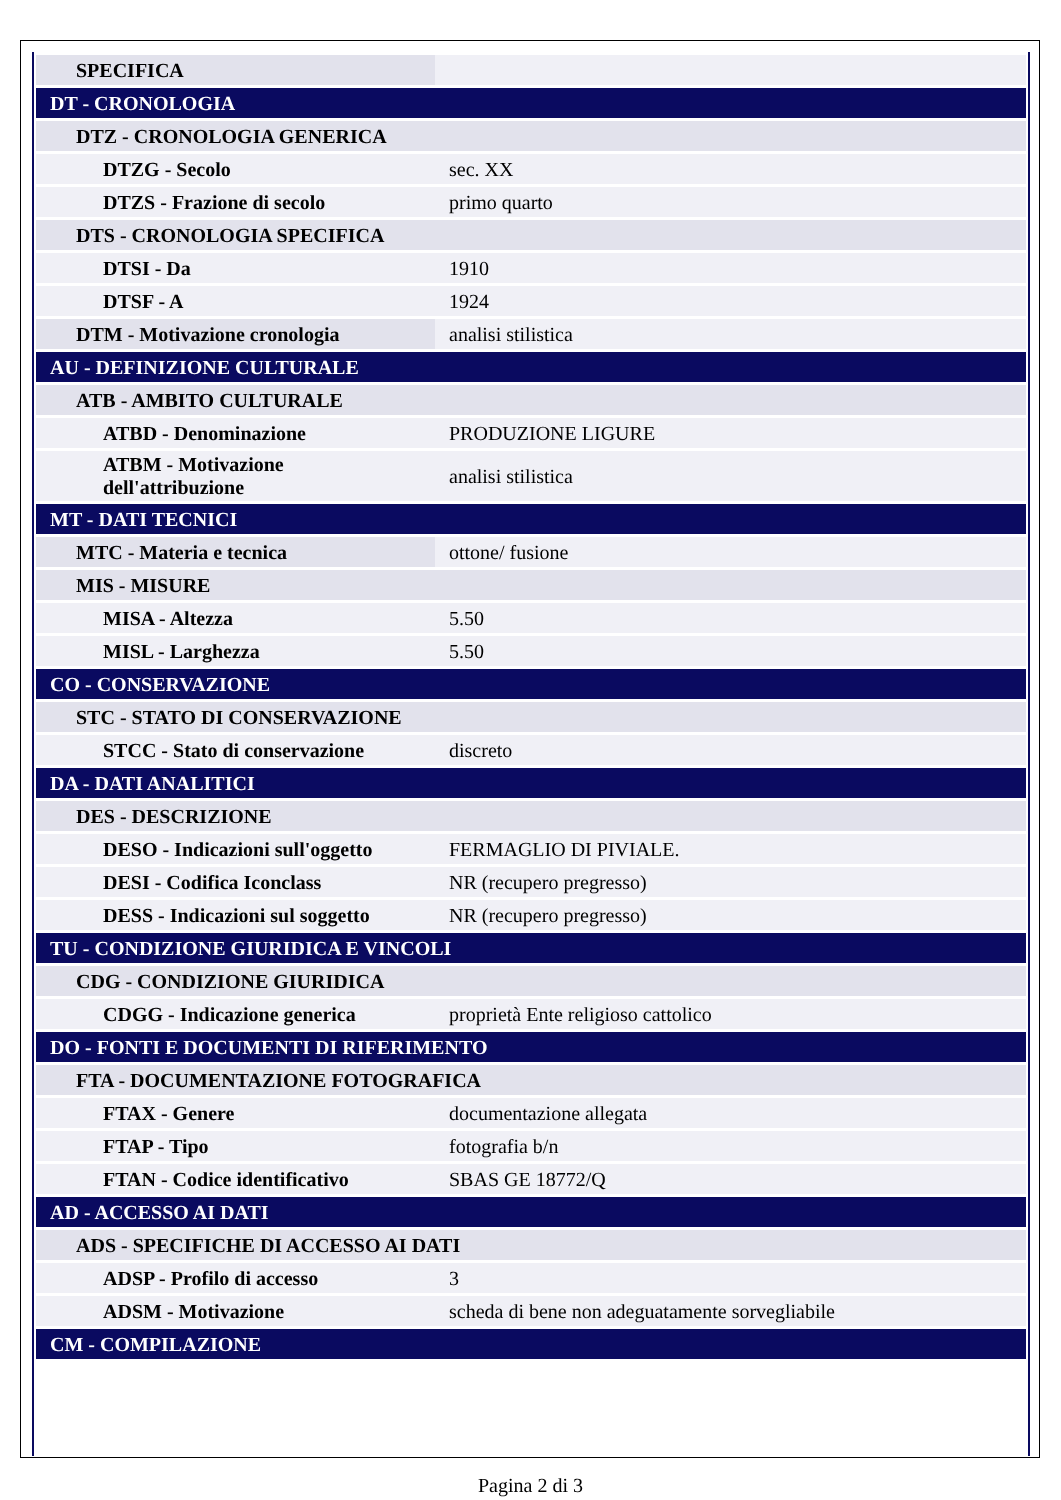| SPECIFICA | |
| DT - CRONOLOGIA | |
| DTZ - CRONOLOGIA GENERICA | |
| DTZG - Secolo | sec. XX |
| DTZS - Frazione di secolo | primo quarto |
| DTS - CRONOLOGIA SPECIFICA | |
| DTSI - Da | 1910 |
| DTSF - A | 1924 |
| DTM - Motivazione cronologia | analisi stilistica |
| AU - DEFINIZIONE CULTURALE | |
| ATB - AMBITO CULTURALE | |
| ATBD - Denominazione | PRODUZIONE LIGURE |
| ATBM - Motivazione dell'attribuzione | analisi stilistica |
| MT - DATI TECNICI | |
| MTC - Materia e tecnica | ottone/ fusione |
| MIS - MISURE | |
| MISA - Altezza | 5.50 |
| MISL - Larghezza | 5.50 |
| CO - CONSERVAZIONE | |
| STC - STATO DI CONSERVAZIONE | |
| STCC - Stato di conservazione | discreto |
| DA - DATI ANALITICI | |
| DES - DESCRIZIONE | |
| DESO - Indicazioni sull'oggetto | FERMAGLIO DI PIVIALE. |
| DESI - Codifica Iconclass | NR (recupero pregresso) |
| DESS - Indicazioni sul soggetto | NR (recupero pregresso) |
| TU - CONDIZIONE GIURIDICA E VINCOLI | |
| CDG - CONDIZIONE GIURIDICA | |
| CDGG - Indicazione generica | proprietà Ente religioso cattolico |
| DO - FONTI E DOCUMENTI DI RIFERIMENTO | |
| FTA - DOCUMENTAZIONE FOTOGRAFICA | |
| FTAX - Genere | documentazione allegata |
| FTAP - Tipo | fotografia b/n |
| FTAN - Codice identificativo | SBAS GE 18772/Q |
| AD - ACCESSO AI DATI | |
| ADS - SPECIFICHE DI ACCESSO AI DATI | |
| ADSP - Profilo di accesso | 3 |
| ADSM - Motivazione | scheda di bene non adeguatamente sorvegliabile |
| CM - COMPILAZIONE | |
Pagina 2 di 3